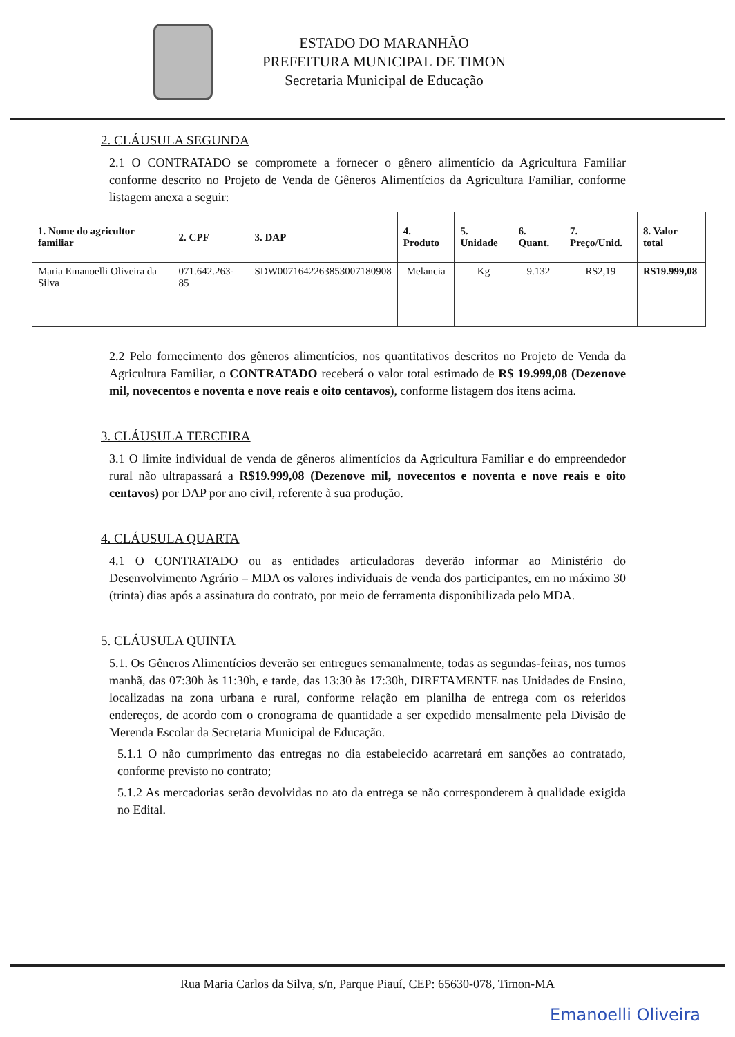ESTADO DO MARANHÃO
PREFEITURA MUNICIPAL DE TIMON
Secretaria Municipal de Educação
2. CLÁUSULA SEGUNDA
2.1 O CONTRATADO se compromete a fornecer o gênero alimentício da Agricultura Familiar conforme descrito no Projeto de Venda de Gêneros Alimentícios da Agricultura Familiar, conforme listagem anexa a seguir:
| 1. Nome do agricultor familiar | 2. CPF | 3. DAP | 4. Produto | 5. Unidade | 6. Quant. | 7. Preço/Unid. | 8. Valor total |
| --- | --- | --- | --- | --- | --- | --- | --- |
| Maria Emanoelli Oliveira da Silva | 071.642.263-85 | SDW0071642263853007180908 | Melancia | Kg | 9.132 | R$2,19 | R$19.999,08 |
2.2 Pelo fornecimento dos gêneros alimentícios, nos quantitativos descritos no Projeto de Venda da Agricultura Familiar, o CONTRATADO receberá o valor total estimado de R$ 19.999,08 (Dezenove mil, novecentos e noventa e nove reais e oito centavos), conforme listagem dos itens acima.
3. CLÁUSULA TERCEIRA
3.1 O limite individual de venda de gêneros alimentícios da Agricultura Familiar e do empreendedor rural não ultrapassará a R$19.999,08 (Dezenove mil, novecentos e noventa e nove reais e oito centavos) por DAP por ano civil, referente à sua produção.
4. CLÁUSULA QUARTA
4.1 O CONTRATADO ou as entidades articuladoras deverão informar ao Ministério do Desenvolvimento Agrário – MDA os valores individuais de venda dos participantes, em no máximo 30 (trinta) dias após a assinatura do contrato, por meio de ferramenta disponibilizada pelo MDA.
5. CLÁUSULA QUINTA
5.1. Os Gêneros Alimentícios deverão ser entregues semanalmente, todas as segundas-feiras, nos turnos manhã, das 07:30h às 11:30h, e tarde, das 13:30 às 17:30h, DIRETAMENTE nas Unidades de Ensino, localizadas na zona urbana e rural, conforme relação em planilha de entrega com os referidos endereços, de acordo com o cronograma de quantidade a ser expedido mensalmente pela Divisão de Merenda Escolar da Secretaria Municipal de Educação.
5.1.1 O não cumprimento das entregas no dia estabelecido acarretará em sanções ao contratado, conforme previsto no contrato;
5.1.2 As mercadorias serão devolvidas no ato da entrega se não corresponderem à qualidade exigida no Edital.
Rua Maria Carlos da Silva, s/n, Parque Piauí, CEP: 65630-078, Timon-MA
Emanoelli Oliveira